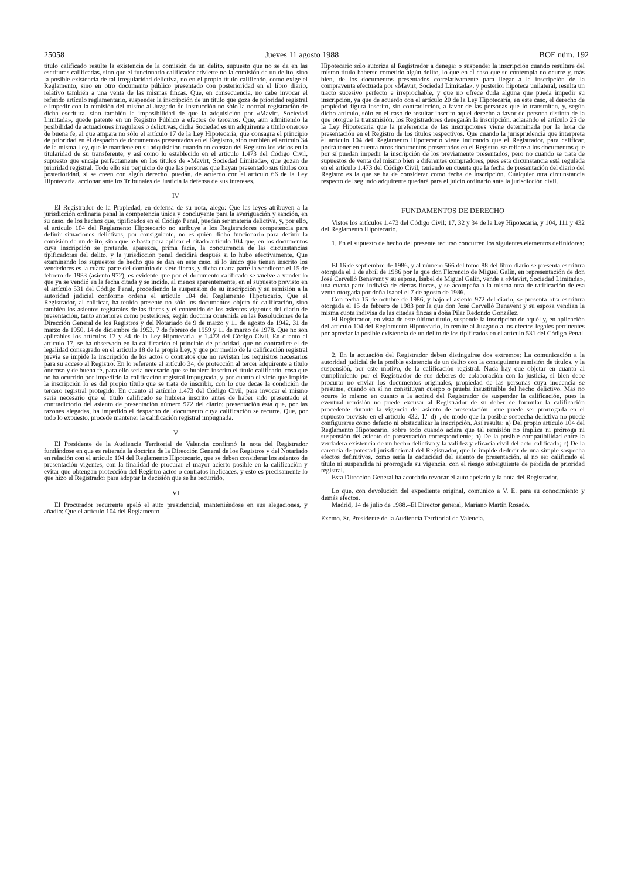25058 Jueves 11 agosto 1988 BOE núm. 192
título calificado resulte la existencia de la comisión de un delito, supuesto que no se da en las escrituras calificadas, sino que el funcionario calificador advierte no la comisión de un delito, sino la posible existencia de tal irregularidad delictiva, no en el propio título calificado, como exige el Reglamento, sino en otro documento público presentado con posterioridad en el libro diario, relativo también a una venta de las mismas fincas. Que, en consecuencia, no cabe invocar el referido artículo reglamentario, suspender la inscripción de un título que goza de prioridad registral e impedir con la remisión del mismo al Juzgado de Instrucción no sólo la normal registración de dicha escritura, sino también la imposibilidad de que la adquisición por «Mavirt, Sociedad Limitada», quede patente en un Registro Público a efectos de terceros. Que, aun admitiendo la posibilidad de actuaciones irregulares o delictivas, dicha Sociedad es un adquirente a título oneroso de buena fe, al que ampara no sólo el artículo 17 de la Ley Hipotecaria, que consagra el principio de prioridad en el despacho de documentos presentados en el Registro, sino también el artículo 34 de la misma Ley, que le mantiene en su adquisición cuando no constan del Registro los vicios en la titularidad de su transferente, y así como lo establecido en el artículo 1.473 del Código Civil, supuesto que encaja perfectamente en los títulos de «Mavirt, Sociedad Limitada», que gozan de prioridad registral. Todo ello sin perjuicio de que las personas que hayan presentado sus títulos con posterioridad, si se creen con algún derecho, puedan, de acuerdo con el artículo 66 de la Ley Hipotecaria, accionar ante los Tribunales de Justicia la defensa de sus intereses.
IV
El Registrador de la Propiedad, en defensa de su nota, alegó: Que las leyes atribuyen a la jurisdicción ordinaria penal la competencia única y concluyente para la averiguación y sanción, en su caso, de los hechos que, tipificados en el Código Penal, puedan ser materia delictiva, y, por ello, el artículo 104 del Reglamento Hipotecario no atribuye a los Registradores competencia para definir situaciones delictivas; por consiguiente, no es quién dicho funcionario para definir la comisión de un delito, sino que le basta para aplicar el citado artículo 104 que, en los documentos cuya inscripción se pretende, aparezca, prima facie, la concurrencia de las circunstancias tipificadoras del delito, y la jurisdicción penal decidirá después si lo hubo efectivamente. Que examinando los supuestos de hecho que se dan en este caso, si lo único que tienen inscrito los vendedores es la cuarta parte del dominio de siete fincas, y dicha cuarta parte la vendieron el 15 de febrero de 1983 (asiento 972), es evidente que por el documento calificado se vuelve a vender lo que ya se vendió en la fecha citada y se incide, al menos aparentemente, en el supuesto previsto en el artículo 531 del Código Penal, procediendo la suspensión de su inscripción y su remisión a la autoridad judicial conforme ordena el artículo 104 del Reglamento Hipotecario. Que el Registrador, al calificar, ha tenido presente no sólo los documentos objeto de calificación, sino también los asientos registrales de las fincas y el contenido de los asientos vigentes del diario de presentación, tanto anteriores como posteriores, según doctrina contenida en las Resoluciones de la Dirección General de los Registros y del Notariado de 9 de marzo y 11 de agosto de 1942, 31 de marzo de 1950, 14 de diciembre de 1953, 7 de febrero de 1959 y 11 de marzo de 1978. Que no son aplicables los artículos 17 y 34 de la Ley Hipotecaria, y 1.473 del Código Civil. En cuanto al artículo 17, se ha observado en la calificación el principio de prioridad, que no contradice el de legalidad consagrado en el artículo 18 de la propia Ley, y que por medio de la calificación registral previa se impide la inscripción de los actos o contratos que no revistan los requisitos necesarios para su acceso al Registro. En lo referente al artículo 34, de protección al tercer adquirente a título oneroso y de buena fe, para ello sería necesario que se hubiera inscrito el título calificado, cosa que no ha ocurrido por impedirlo la calificación registral impugnada, y por cuanto el vicio que impide la inscripción lo es del propio título que se trata de inscribir, con lo que decae la condición de tercero registral protegido. En cuanto al artículo 1.473 del Código Civil, para invocar el mismo sería necesario que el título calificado se hubiera inscrito antes de haber sido presentado el contradictorio del asiento de presentación número 972 del diario; presentación ésta que, por las razones alegadas, ha impedido el despacho del documento cuya calificación se recurre. Que, por todo lo expuesto, procede mantener la calificación registral impugnada.
V
El Presidente de la Audiencia Territorial de Valencia confirmó la nota del Registrador fundándose en que es reiterada la doctrina de la Dirección General de los Registros y del Notariado en relación con el artículo 104 del Reglamento Hipotecario, que se deben considerar los asientos de presentación vigentes, con la finalidad de procurar el mayor acierto posible en la calificación y evitar que obtengan protección del Registro actos o contratos ineficaces, y esto es precisamente lo que hizo el Registrador para adoptar la decisión que se ha recurrido.
VI
El Procurador recurrente apeló el auto presidencial, manteniéndose en sus alegaciones, y añadió: Que el artículo 104 del Reglamento
Hipotecario sólo autoriza al Registrador a denegar o suspender la inscripción cuando resultare del mismo título haberse cometido algún delito, lo que en el caso que se contempla no ocurre y, más bien, de los documentos presentados correlativamente para llegar a la inscripción de la compraventa efectuada por «Mavirt, Sociedad Limitada», y posterior hipoteca unilateral, resulta un tracto sucesivo perfecto e irreprochable, y que no ofrece duda alguna que pueda impedir su inscripción, ya que de acuerdo con el artículo 20 de la Ley Hipotecaria, en este caso, el derecho de propiedad figura inscrito, sin contradicción, a favor de las personas que lo transmiten, y, según dicho artículo, sólo en el caso de resultar inscrito aquel derecho a favor de persona distinta de la que otorgue la transmisión, los Registradores denegarán la inscripción, aclarando el artículo 25 de la Ley Hipotecaria que la preferencia de las inscripciones viene determinada por la hora de presentación en el Registro de los títulos respectivos. Que cuando la jurisprudencia que interpreta el artículo 104 del Reglamento Hipotecario viene indicando que el Registrador, para calificar, podrá tener en cuenta otros documentos presentados en el Registro, se refiere a los documentos que por sí puedan impedir la inscripción de los previamente presentados, pero no cuando se trata de supuestos de venta del mismo bien a diferentes compradores, pues esta circunstancia está regulada en el artículo 1.473 del Código Civil, teniendo en cuenta que la fecha de presentación del diario del Registro es la que se ha de considerar como fecha de inscripción. Cualquier otra circunstancia respecto del segundo adquirente quedará para el juicio ordinario ante la jurisdicción civil.
FUNDAMENTOS DE DERECHO
Vistos los artículos 1.473 del Código Civil; 17, 32 y 34 de la Ley Hipotecaria, y 104, 111 y 432 del Reglamento Hipotecario.
1. En el supuesto de hecho del presente recurso concurren los siguientes elementos definidores:
El 16 de septiembre de 1986, y al número 566 del tomo 88 del libro diario se presenta escritura otorgada el 1 de abril de 1986 por la que don Florencio de Miguel Galín, en representación de don José Cervelló Benavent y su esposa, Isabel de Miguel Galín, vende a «Mavirt, Sociedad Limitada», una cuarta parte indivisa de ciertas fincas, y se acompaña a la misma otra de ratificación de esa venta otorgada por doña Isabel el 7 de agosto de 1986.
Con fecha 15 de octubre de 1986, y bajo el asiento 972 del diario, se presenta otra escritura otorgada el 15 de febrero de 1983 por la que don José Cervelló Benavent y su esposa vendían la misma cuota indivisa de las citadas fincas a doña Pilar Redondo González.
El Registrador, en vista de este último título, suspende la inscripción de aquél y, en aplicación del artículo 104 del Reglamento Hipotecario, lo remite al Juzgado a los efectos legales pertinentes por apreciar la posible existencia de un delito de los tipificados en el artículo 531 del Código Penal.
2. En la actuación del Registrador deben distinguirse dos extremos: La comunicación a la autoridad judicial de la posible existencia de un delito con la consiguiente remisión de títulos, y la suspensión, por este motivo, de la calificación registral. Nada hay que objetar en cuanto al cumplimiento por el Registrador de sus deberes de colaboración con la justicia, si bien debe procurar no enviar los documentos originales, propiedad de las personas cuya inocencia se presume, cuando en sí no constituyan cuerpo o prueba insustituible del hecho delictivo. Mas no ocurre lo mismo en cuanto a la actitud del Registrador de suspender la calificación, pues la eventual remisión no puede excusar al Registrador de su deber de formular la calificación procedente durante la vigencia del asiento de presentación –que puede ser prorrogada en el supuesto previsto en el artículo 432, 1.º d)–, de modo que la posible sospecha delictiva no puede configurarse como defecto ni obstaculizar la inscripción. Así resulta: a) Del propio artículo 104 del Reglamento Hipotecario, sobre todo cuando aclara que tal remisión no implica ni prórroga ni suspensión del asiento de presentación correspondiente; b) De la posible compatibilidad entre la verdadera existencia de un hecho delictivo y la validez y eficacia civil del acto calificado; c) De la carencia de potestad jurisdiccional del Registrador, que le impide deducir de una simple sospecha efectos definitivos, como sería la caducidad del asiento de presentación, al no ser calificado el título ni suspendida ni prorrogada su vigencia, con el riesgo subsiguiente de pérdida de prioridad registral.
Esta Dirección General ha acordado revocar el auto apelado y la nota del Registrador.
Lo que, con devolución del expediente original, comunico a V. E. para su conocimiento y demás efectos.
Madrid, 14 de julio de 1988.–El Director general, Mariano Martín Rosado.
Excmo. Sr. Presidente de la Audiencia Territorial de Valencia.